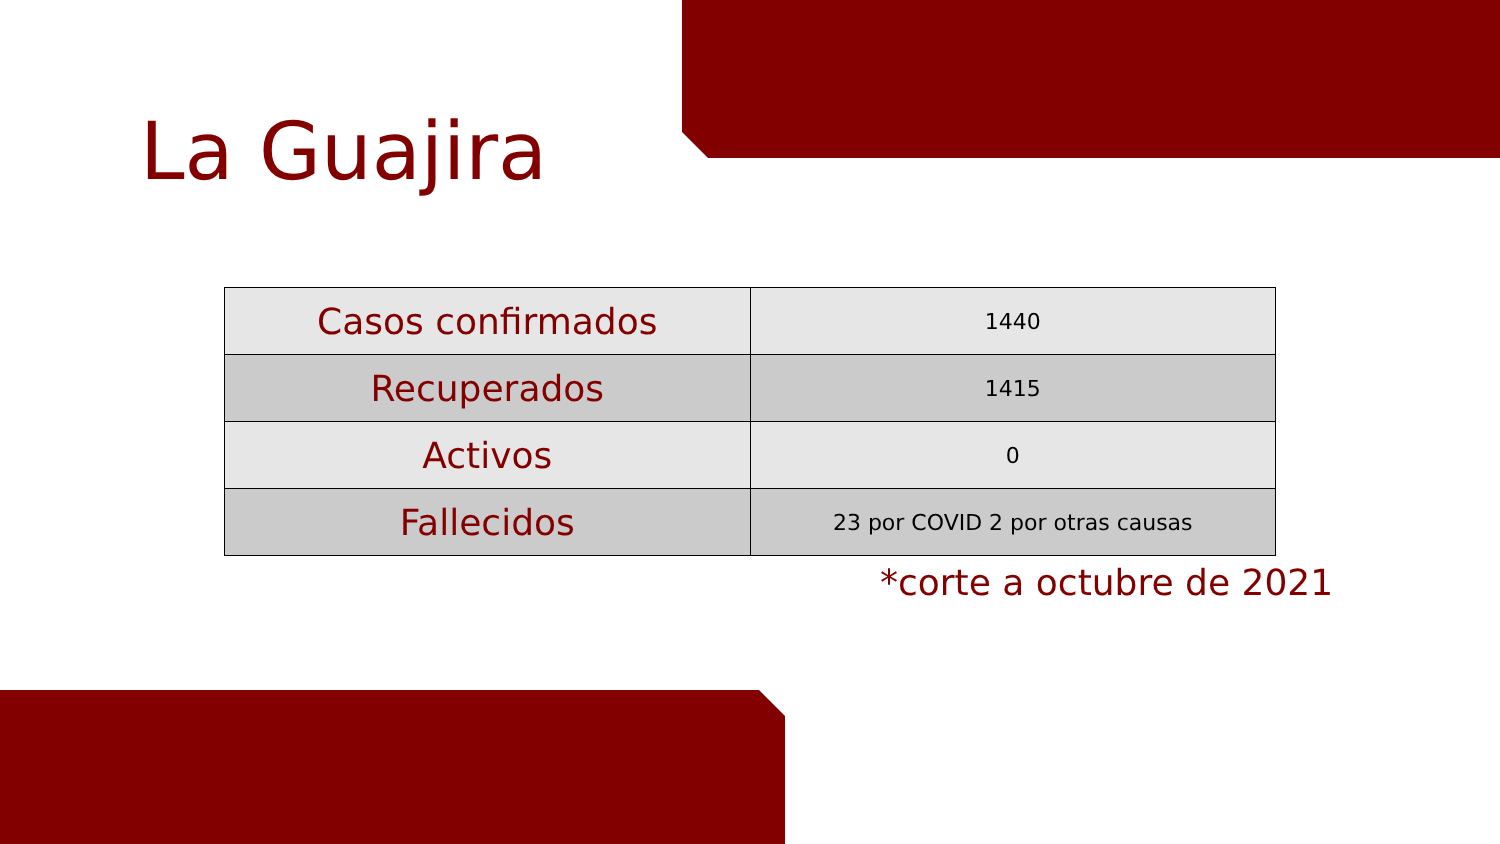La Guajira
| Casos confirmados | 1440 |
| Recuperados | 1415 |
| Activos | 0 |
| Fallecidos | 23 por COVID 2 por otras causas |
*corte a octubre de 2021